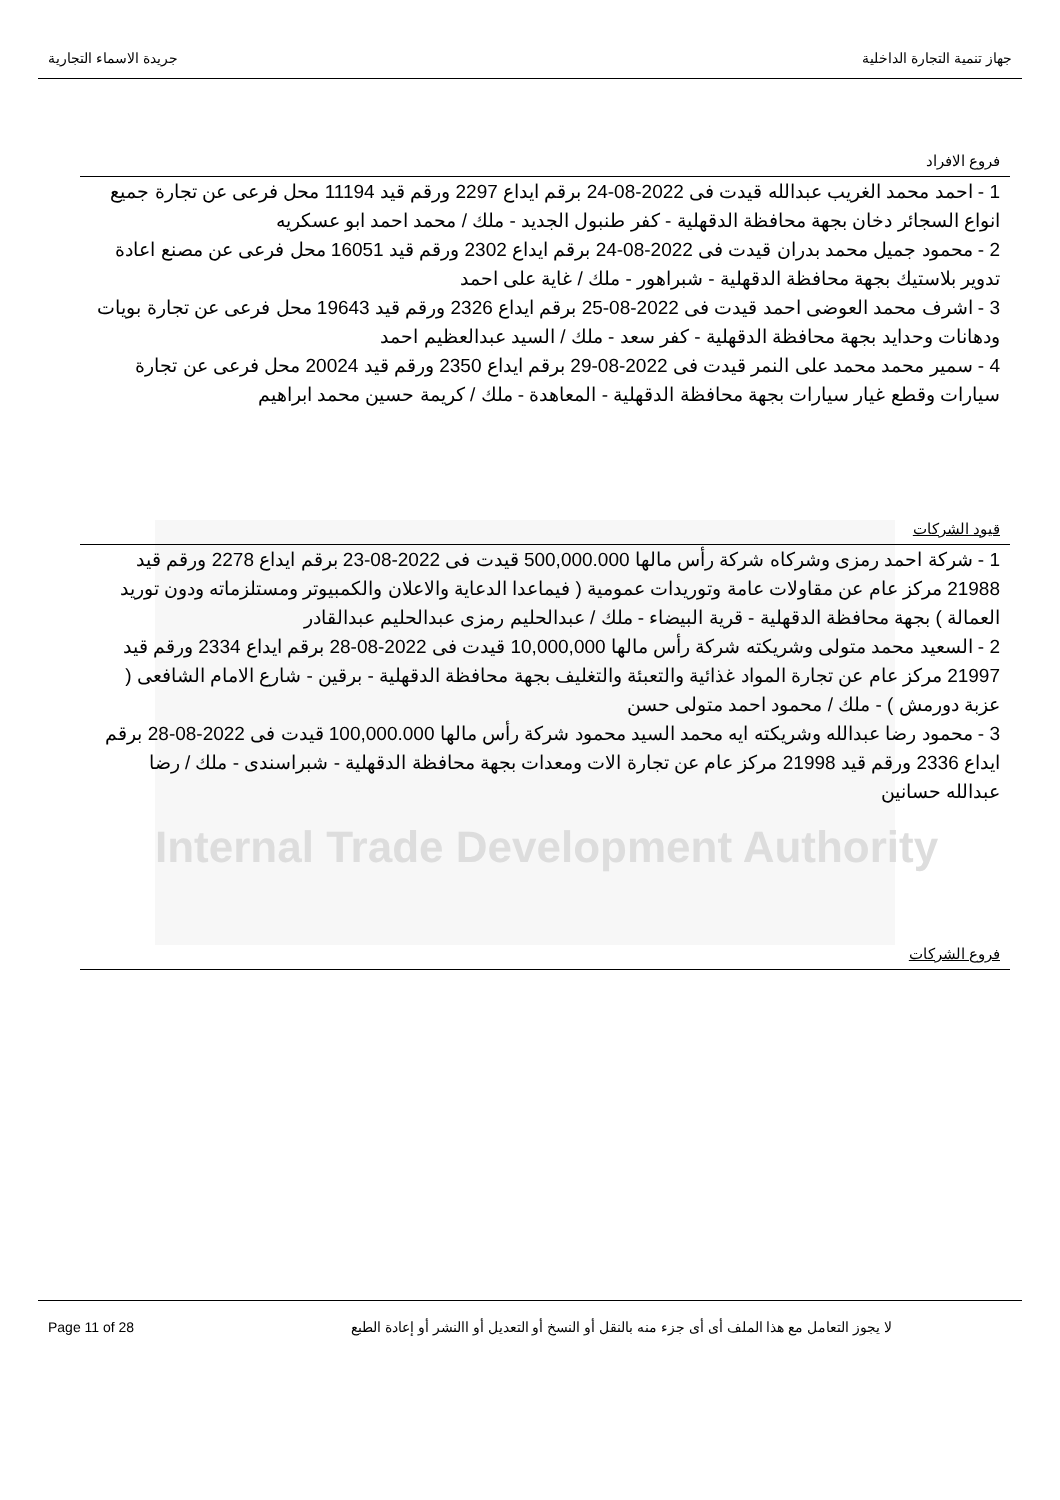جريدة الاسماء التجارية جهاز تنمية التجارة الداخلية
فروع الافراد
1 - احمد محمد الغريب عبدالله قيدت فى 2022-08-24 برقم ايداع 2297 ورقم قيد 11194 محل فرعى عن تجارة جميع انواع السجائر دخان بجهة محافظة الدقهلية - كفر طنبول الجديد - ملك / محمد احمد ابو عسكريه
2 - محمود جميل محمد بدران قيدت فى 2022-08-24 برقم ايداع 2302 ورقم قيد 16051 محل فرعى عن مصنع اعادة تدوير بلاستيك بجهة محافظة الدقهلية - شبراهور - ملك / غاية على احمد
3 - اشرف محمد العوضى احمد قيدت فى 2022-08-25 برقم ايداع 2326 ورقم قيد 19643 محل فرعى عن تجارة بويات ودهانات وحدايد بجهة محافظة الدقهلية - كفر سعد - ملك / السيد عبدالعظيم احمد
4 - سمير محمد محمد على النمر قيدت فى 2022-08-29 برقم ايداع 2350 ورقم قيد 20024 محل فرعى عن تجارة سيارات وقطع غيار سيارات بجهة محافظة الدقهلية - المعاهدة - ملك / كريمة حسين محمد ابراهيم
قيود الشركات
1 - شركة احمد رمزى وشركاه شركة رأس مالها 500,000.000 قيدت فى 2022-08-23 برقم ايداع 2278 ورقم قيد 21988 مركز عام عن مقاولات عامة وتوريدات عمومية ( فيماعدا الدعاية والاعلان والكمبيوتر ومستلزماته ودون توريد العمالة ) بجهة محافظة الدقهلية - قرية البيضاء - ملك / عبدالحليم رمزى عبدالحليم عبدالقادر
2 - السعيد محمد متولى وشريكته شركة رأس مالها 10,000,000 قيدت فى 2022-08-28 برقم ايداع 2334 ورقم قيد 21997 مركز عام عن تجارة المواد غذائية والتعبئة والتغليف بجهة محافظة الدقهلية - برقين - شارع الامام الشافعى ( عزبة دورمش ) - ملك / محمود احمد متولى حسن
3 - محمود رضا عبدالله وشريكته ايه محمد السيد محمود شركة رأس مالها 100,000.000 قيدت فى 2022-08-28 برقم ايداع 2336 ورقم قيد 21998 مركز عام عن تجارة الات ومعدات بجهة محافظة الدقهلية - شبراسندى - ملك / رضا عبدالله حسانين
Internal Trade Development Authority
فروع الشركات
Page 11 of 28 لا يجوز التعامل مع هذا الملف أى أى جزء منه بالنقل أو النسخ أو التعديل أو االنشر أو إعادة الطبع